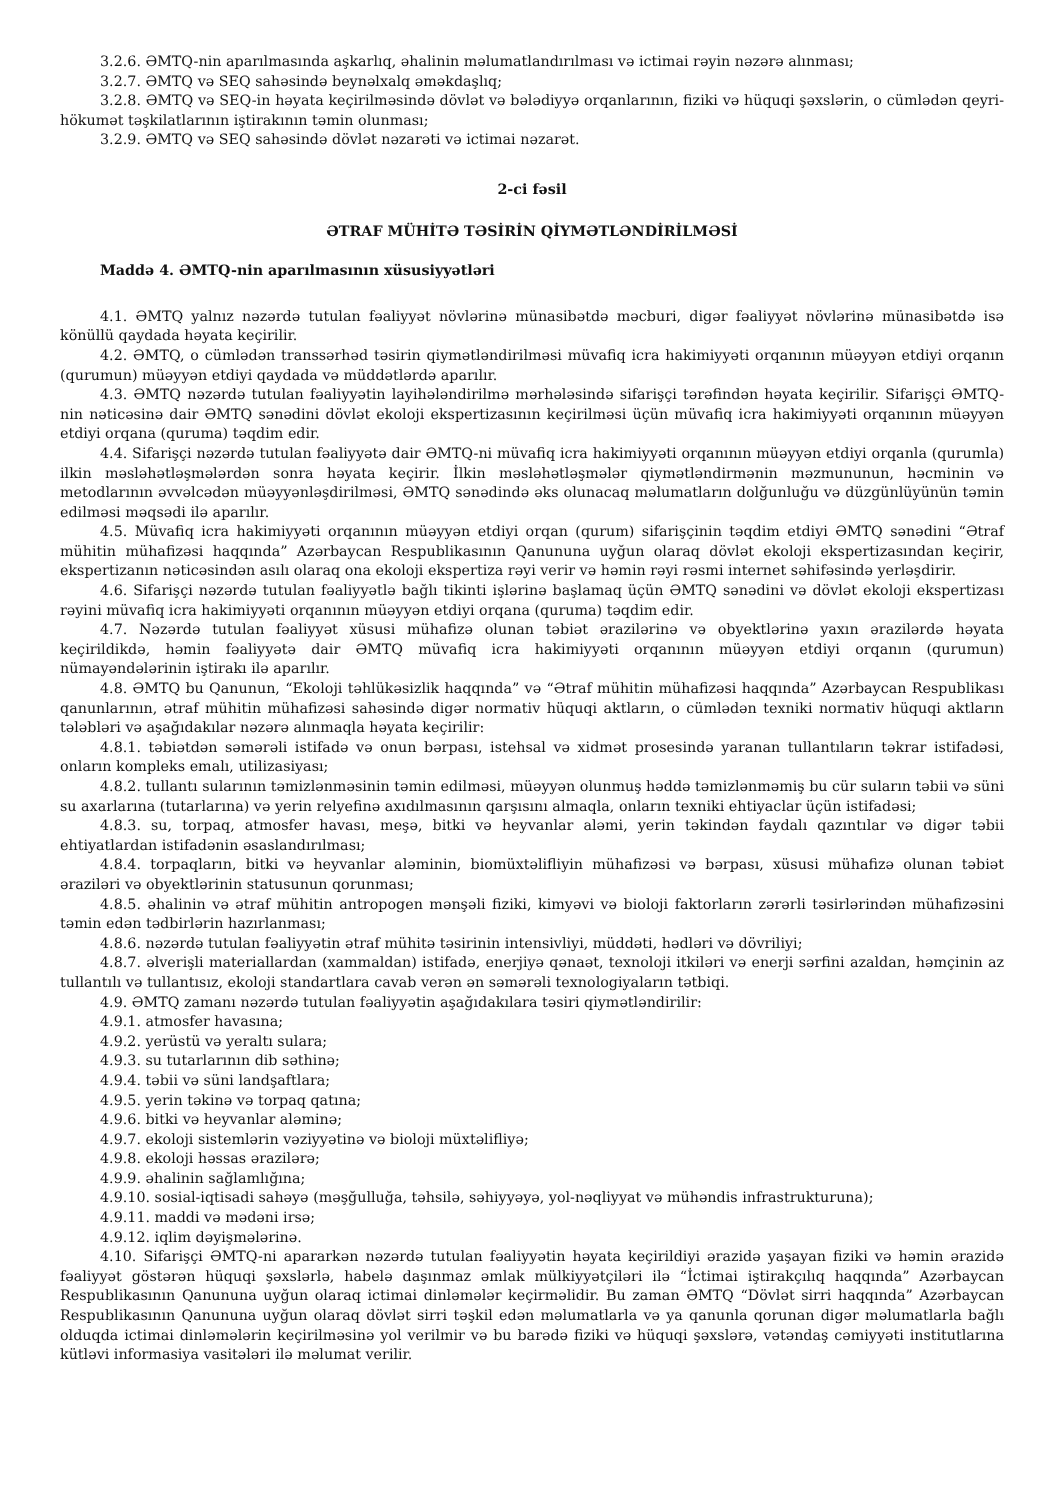3.2.6. ƏMTQ-nin aparılmasında aşkarlıq, əhalinin məlumatlandırılması və ictimai rəyin nəzərə alınması;
3.2.7. ƏMTQ və SEQ sahəsində beynəlxalq əməkdaşlıq;
3.2.8. ƏMTQ və SEQ-in həyata keçirilməsində dövlət və bələdiyyə orqanlarının, fiziki və hüquqi şəxslərin, o cümlədən qeyri-hökumət təşkilatlarının iştirakının təmin olunması;
3.2.9. ƏMTQ və SEQ sahəsində dövlət nəzarəti və ictimai nəzarət.
2-ci fəsil
ƏTRAF MÜHİTƏ TƏSİRİN QİYMƏTLƏNDİRİLMƏSİ
Maddə 4. ƏMTQ-nin aparılmasının xüsusiyyətləri
4.1. ƏMTQ yalnız nəzərdə tutulan fəaliyyət növlərinə münasibətdə məcburi, digər fəaliyyət növlərinə münasibətdə isə könüllü qaydada həyata keçirilir.
4.2. ƏMTQ, o cümlədən transsərhəd təsirin qiymətləndirilməsi müvafiq icra hakimiyyəti orqanının müəyyən etdiyi orqanın (qurumun) müəyyən etdiyi qaydada və müddətlərdə aparılır.
4.3. ƏMTQ nəzərdə tutulan fəaliyyətin layihələndirilmə mərhələsində sifarişçi tərəfindən həyata keçirilir. Sifarişçi ƏMTQ-nin nəticəsinə dair ƏMTQ sənədini dövlət ekoloji ekspertizasının keçirilməsi üçün müvafiq icra hakimiyyəti orqanının müəyyən etdiyi orqana (quruma) təqdim edir.
4.4. Sifarişçi nəzərdə tutulan fəaliyyətə dair ƏMTQ-ni müvafiq icra hakimiyyəti orqanının müəyyən etdiyi orqanla (qurumla) ilkin məsləhətləşmələrdən sonra həyata keçirir. İlkin məsləhətləşmələr qiymətləndirmənin məzmununun, həcminin və metodlarının əvvəlcədən müəyyənləşdirilməsi, ƏMTQ sənədində əks olunacaq məlumatların dolğunluğu və düzgünlüyünün təmin edilməsi məqsədi ilə aparılır.
4.5. Müvafiq icra hakimiyyəti orqanının müəyyən etdiyi orqan (qurum) sifarişçinin təqdim etdiyi ƏMTQ sənədini “Ətraf mühitin mühafizəsi haqqında” Azərbaycan Respublikasının Qanununa uyğun olaraq dövlət ekoloji ekspertizasından keçirir, ekspertizanın nəticəsindən asılı olaraq ona ekoloji ekspertiza rəyi verir və həmin rəyi rəsmi internet səhifəsində yerləşdirir.
4.6. Sifarişçi nəzərdə tutulan fəaliyyətlə bağlı tikinti işlərinə başlamaq üçün ƏMTQ sənədini və dövlət ekoloji ekspertizası rəyini müvafiq icra hakimiyyəti orqanının müəyyən etdiyi orqana (quruma) təqdim edir.
4.7. Nəzərdə tutulan fəaliyyət xüsusi mühafizə olunan təbiət ərazilərinə və obyektlərinə yaxın ərazilərdə həyata keçirildikdə, həmin fəaliyyətə dair ƏMTQ müvafiq icra hakimiyyəti orqanının müəyyən etdiyi orqanın (qurumun) nümayəndələrinin iştirakı ilə aparılır.
4.8. ƏMTQ bu Qanunun, “Ekoloji təhlükəsizlik haqqında” və “Ətraf mühitin mühafizəsi haqqında” Azərbaycan Respublikası qanunlarının, ətraf mühitin mühafizəsi sahəsində digər normativ hüquqi aktların, o cümlədən texniki normativ hüquqi aktların tələbləri və aşağıdakılar nəzərə alınmaqla həyata keçirilir:
4.8.1. təbiətdən səmərəli istifadə və onun bərpası, istehsal və xidmət prosesində yaranan tullantıların təkrar istifadəsi, onların kompleks emalı, utilizasiyası;
4.8.2. tullantı sularının təmizlənməsinin təmin edilməsi, müəyyən olunmuş həddə təmizlənməmiş bu cür suların təbii və süni su axarlarına (tutarlarına) və yerin relyefinə axıdılmasının qarşısını almaqla, onların texniki ehtiyaclar üçün istifadəsi;
4.8.3. su, torpaq, atmosfer havası, meşə, bitki və heyvanlar aləmi, yerin təkindən faydalı qazıntılar və digər təbii ehtiyatlardan istifadənin əsaslandırılması;
4.8.4. torpaqların, bitki və heyvanlar aləminin, biomüxtəlifliyin mühafizəsi və bərpası, xüsusi mühafizə olunan təbiət əraziləri və obyektlərinin statusunun qorunması;
4.8.5. əhalinin və ətraf mühitin antropogen mənşəli fiziki, kimyəvi və bioloji faktorların zərərli təsirlərindən mühafizəsini təmin edən tədbirlərin hazırlanması;
4.8.6. nəzərdə tutulan fəaliyyətin ətraf mühitə təsirinin intensivliyi, müddəti, hədləri və dövriliyi;
4.8.7. əlverişli materiallardan (xammaldan) istifadə, enerjiyə qənaət, texnoloji itkiləri və enerji sərfini azaldan, həmçinin az tullantılı və tullantısız, ekoloji standartlara cavab verən ən səmərəli texnologiyaların tətbiqi.
4.9. ƏMTQ zamanı nəzərdə tutulan fəaliyyətin aşağıdakılara təsiri qiymətləndirilir:
4.9.1. atmosfer havasına;
4.9.2. yerüstü və yeraltı sulara;
4.9.3. su tutarlarının dib səthinə;
4.9.4. təbii və süni landşaftlara;
4.9.5. yerin təkinə və torpaq qatına;
4.9.6. bitki və heyvanlar aləminə;
4.9.7. ekoloji sistemlərin vəziyyətinə və bioloji müxtəlifliyə;
4.9.8. ekoloji həssas ərazilərə;
4.9.9. əhalinin sağlamlığına;
4.9.10. sosial-iqtisadi sahəyə (məşğulluğa, təhsilə, səhiyyəyə, yol-nəqliyyat və mühəndis infrastrukturuna);
4.9.11. maddi və mədəni irsə;
4.9.12. iqlim dəyişmələrinə.
4.10. Sifarişçi ƏMTQ-ni apararkən nəzərdə tutulan fəaliyyətin həyata keçirildiyi ərazidə yaşayan fiziki və həmin ərazidə fəaliyyət göstərən hüquqi şəxslərlə, habelə daşınmaz əmlak mülkiyyətçiləri ilə “İctimai iştirakçılıq haqqında” Azərbaycan Respublikasının Qanununa uyğun olaraq ictimai dinləmələr keçirməlidir. Bu zaman ƏMTQ “Dövlət sirri haqqında” Azərbaycan Respublikasının Qanununa uyğun olaraq dövlət sirri təşkil edən məlumatlarla və ya qanunla qorunan digər məlumatlarla bağlı olduqda ictimai dinləmələrin keçirilməsinə yol verilmir və bu barədə fiziki və hüquqi şəxslərə, vətəndaş cəmiyyəti institutlarına kütləvi informasiya vasitələri ilə məlumat verilir.